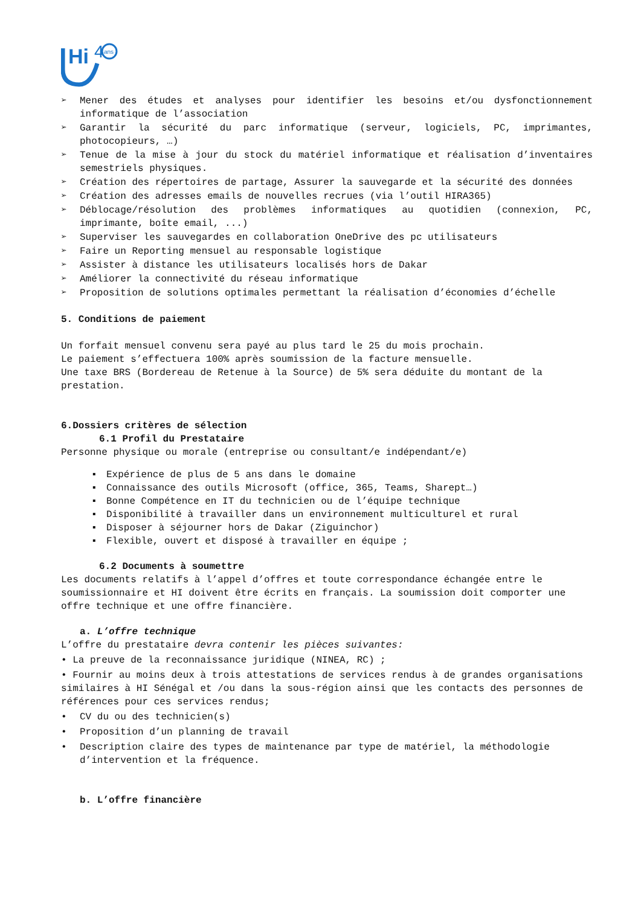Hi
4
ans
➢ Mener des études et analyses pour identifier les besoins et/ou dysfonctionnement informatique de l’association
➢ Garantir la sécurité du parc informatique (serveur, logiciels, PC, imprimantes, photocopieurs, …)
➢ Tenue de la mise à jour du stock du matériel informatique et réalisation d’inventaires semestriels physiques.
➢ Création des répertoires de partage, Assurer la sauvegarde et la sécurité des données
➢ Création des adresses emails de nouvelles recrues (via l’outil HIRA365)
➢ Déblocage/résolution des problèmes informatiques au quotidien (connexion, PC, imprimante, boîte email, ...)
➢ Superviser les sauvegardes en collaboration OneDrive des pc utilisateurs
➢ Faire un Reporting mensuel au responsable logistique
➢ Assister à distance les utilisateurs localisés hors de Dakar
➢ Améliorer la connectivité du réseau informatique
➢ Proposition de solutions optimales permettant la réalisation d’économies d’échelle
5. Conditions de paiement
Un forfait mensuel convenu sera payé au plus tard le 25 du mois prochain.
Le paiement s’effectuera 100% après soumission de la facture mensuelle.
Une taxe BRS (Bordereau de Retenue à la Source) de 5% sera déduite du montant de la prestation.
6.Dossiers critères de sélection
6.1 Profil du Prestataire
Personne physique ou morale (entreprise ou consultant/e indépendant/e)
▪ Expérience de plus de 5 ans dans le domaine
▪ Connaissance des outils Microsoft (office, 365, Teams, Sharept…)
▪ Bonne Compétence en IT du technicien ou de l’équipe technique
▪ Disponibilité à travailler dans un environnement multiculturel et rural
▪ Disposer à séjourner hors de Dakar (Ziguinchor)
▪ Flexible, ouvert et disposé à travailler en équipe ;
6.2 Documents à soumettre
Les documents relatifs à l’appel d’offres et toute correspondance échangée entre le soumissionnaire et HI doivent être écrits en français. La soumission doit comporter une offre technique et une offre financière.
a. L’offre technique
L’offre du prestataire devra contenir les pièces suivantes:
• La preuve de la reconnaissance juridique (NINEA, RC) ;
• Fournir au moins deux à trois attestations de services rendus à de grandes organisations similaires à HI Sénégal et /ou dans la sous-région ainsi que les contacts des personnes de références pour ces services rendus;
• CV du ou des technicien(s)
• Proposition d’un planning de travail
• Description claire des types de maintenance par type de matériel, la méthodologie d’intervention et la fréquence.
b. L’offre financière